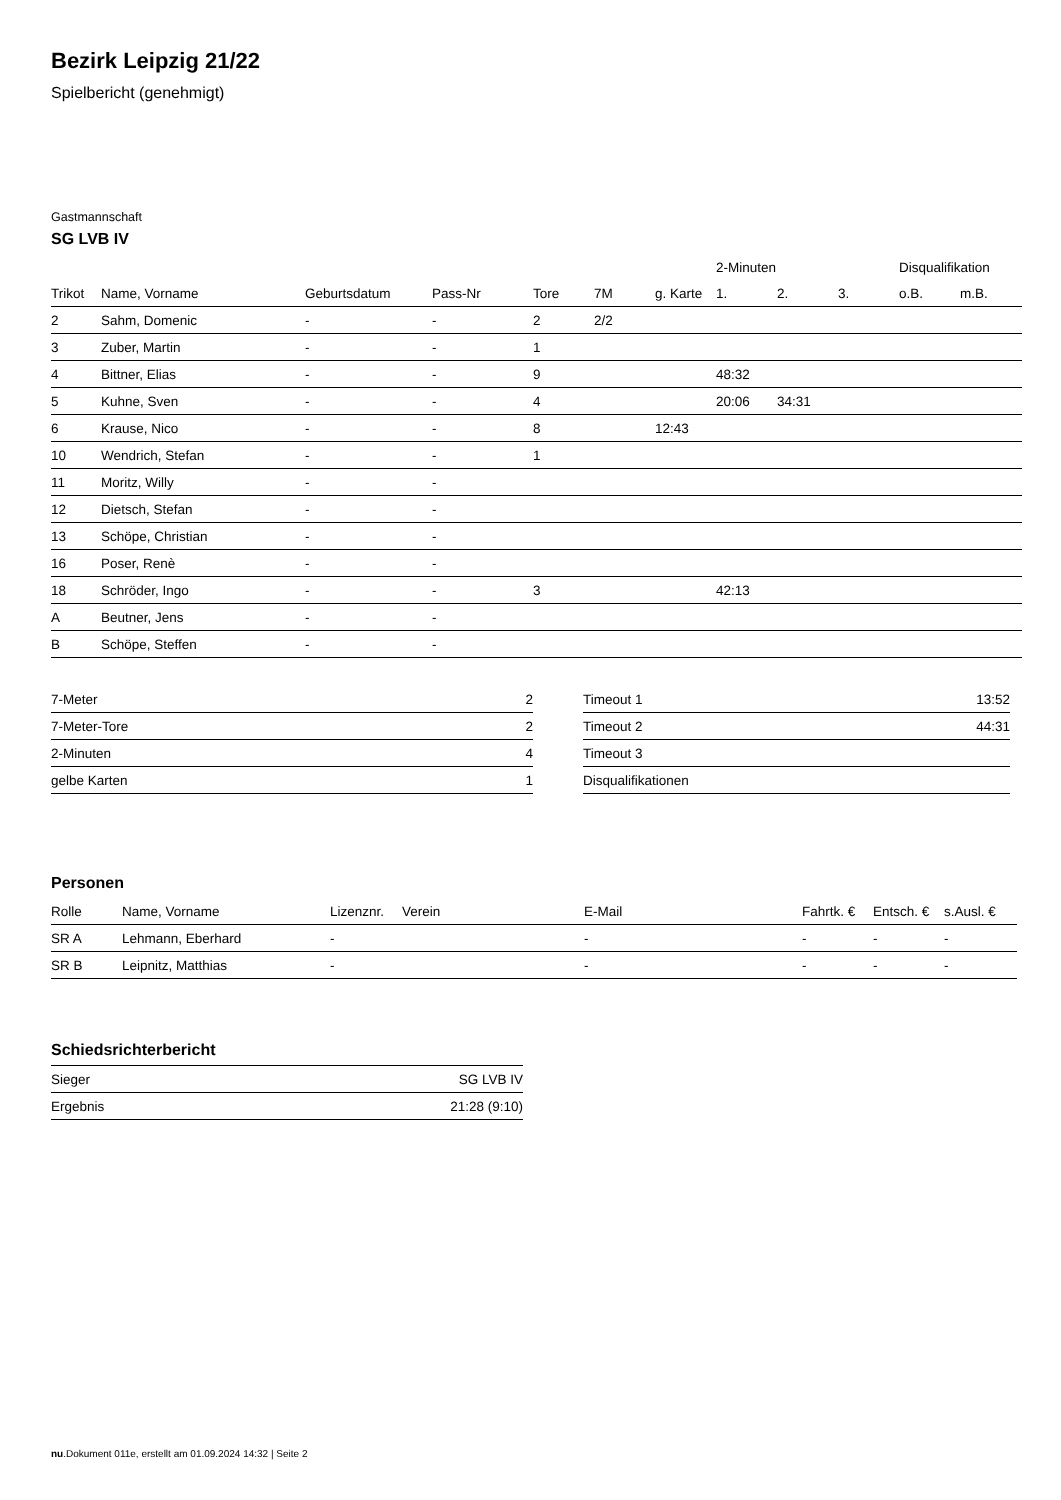Bezirk Leipzig 21/22
Spielbericht (genehmigt)
Gastmannschaft
SG LVB IV
| | | | | | | | 2-Minuten | | | Disqualifikation | |
| --- | --- | --- | --- | --- | --- | --- | --- | --- | --- | --- | --- |
| Trikot | Name, Vorname | Geburtsdatum | Pass-Nr | Tore | 7M | g. Karte | 1. | 2. | 3. | o.B. | m.B. |
| 2 | Sahm, Domenic | - | - | 2 | 2/2 | | | | | | |
| 3 | Zuber, Martin | - | - | 1 | | | | | | | |
| 4 | Bittner, Elias | - | - | 9 | | | 48:32 | | | | |
| 5 | Kuhne, Sven | - | - | 4 | | | 20:06 | 34:31 | | | |
| 6 | Krause, Nico | - | - | 8 | | 12:43 | | | | | |
| 10 | Wendrich, Stefan | - | - | 1 | | | | | | | |
| 11 | Moritz, Willy | - | - | | | | | | | | |
| 12 | Dietsch, Stefan | - | - | | | | | | | | |
| 13 | Schöpe, Christian | - | - | | | | | | | | |
| 16 | Poser, Renè | - | - | | | | | | | | |
| 18 | Schröder, Ingo | - | - | 3 | | | 42:13 | | | | |
| A | Beutner, Jens | - | - | | | | | | | | |
| B | Schöpe, Steffen | - | - | | | | | | | | |
| 7-Meter | 2 |
| 7-Meter-Tore | 2 |
| 2-Minuten | 4 |
| gelbe Karten | 1 |
| Timeout 1 | 13:52 |
| Timeout 2 | 44:31 |
| Timeout 3 | |
| Disqualifikationen | |
Personen
| Rolle | Name, Vorname | Lizenznr. | Verein | E-Mail | Fahrtk. € | Entsch. € | s.Ausl. € |
| --- | --- | --- | --- | --- | --- | --- | --- |
| SR A | Lehmann, Eberhard | - | | - | - | - | - |
| SR B | Leipnitz, Matthias | - | | - | - | - | - |
Schiedsrichterbericht
| Sieger | SG LVB IV |
| Ergebnis | 21:28 (9:10) |
nu.Dokument 011e, erstellt am 01.09.2024 14:32 | Seite 2